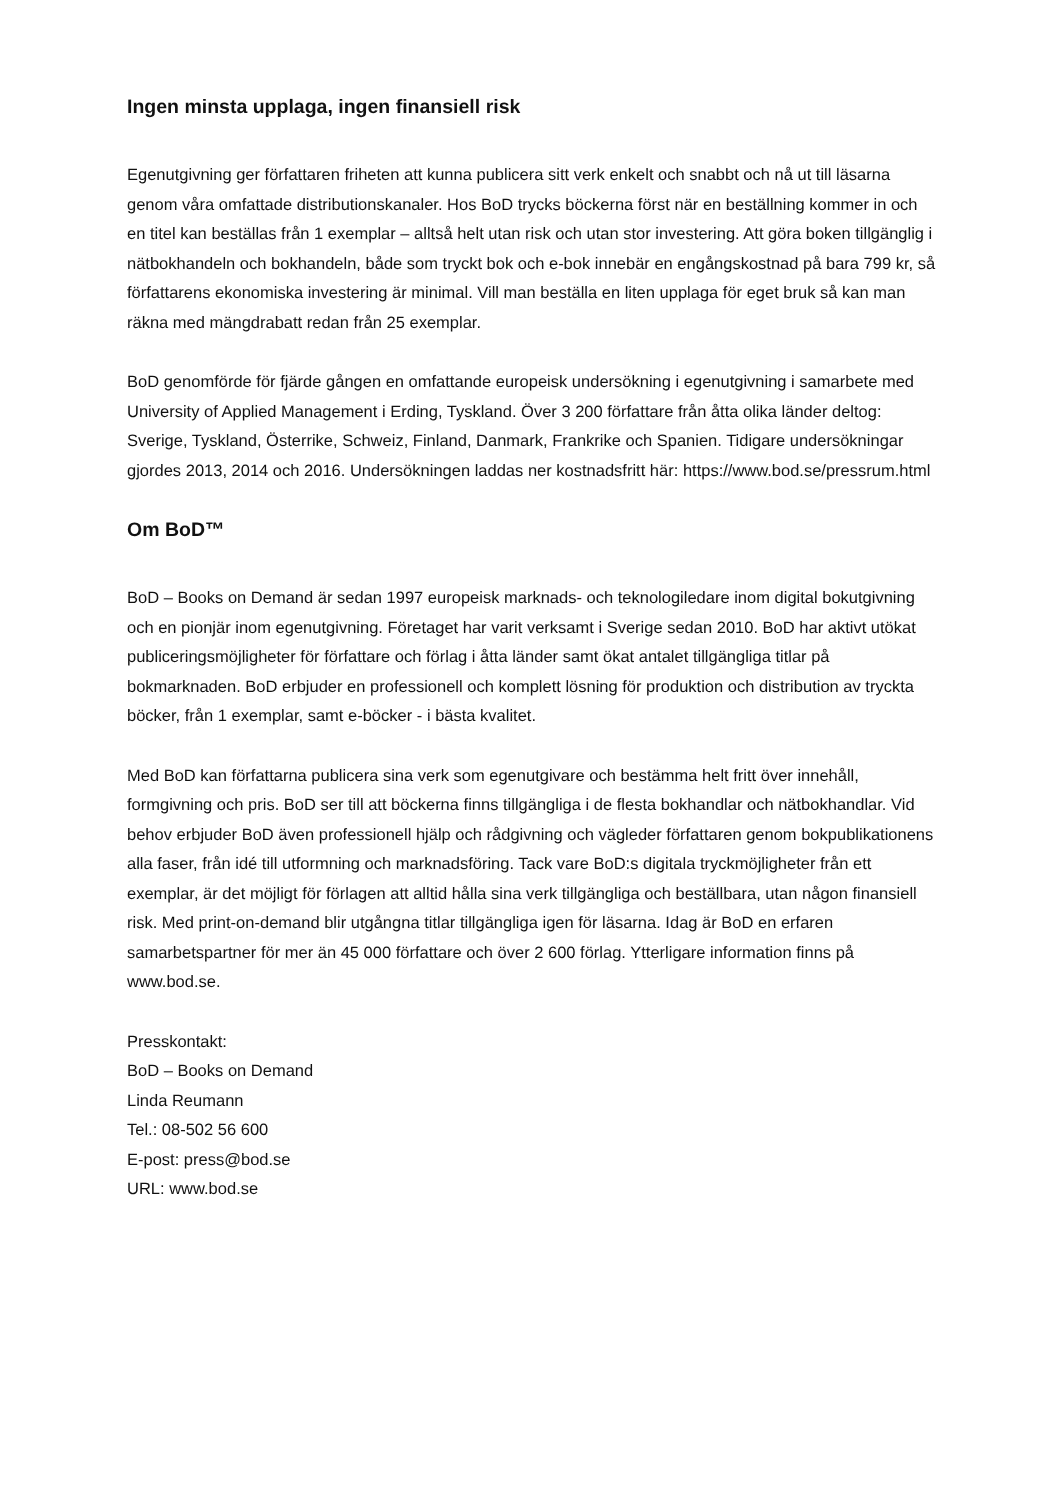Ingen minsta upplaga, ingen finansiell risk
Egenutgivning ger författaren friheten att kunna publicera sitt verk enkelt och snabbt och nå ut till läsarna genom våra omfattade distributionskanaler. Hos BoD trycks böckerna först när en beställning kommer in och en titel kan beställas från 1 exemplar – alltså helt utan risk och utan stor investering. Att göra boken tillgänglig i nätbokhandeln och bokhandeln, både som tryckt bok och e-bok innebär en engångskostnad på bara 799 kr, så författarens ekonomiska investering är minimal. Vill man beställa en liten upplaga för eget bruk så kan man räkna med mängdrabatt redan från 25 exemplar.
BoD genomförde för fjärde gången en omfattande europeisk undersökning i egenutgivning i samarbete med University of Applied Management i Erding, Tyskland. Över 3 200 författare från åtta olika länder deltog: Sverige, Tyskland, Österrike, Schweiz, Finland, Danmark, Frankrike och Spanien. Tidigare undersökningar gjordes 2013, 2014 och 2016. Undersökningen laddas ner kostnadsfritt här: https://www.bod.se/pressrum.html
Om BoD™
BoD – Books on Demand är sedan 1997 europeisk marknads- och teknologiledare inom digital bokutgivning och en pionjär inom egenutgivning. Företaget har varit verksamt i Sverige sedan 2010. BoD har aktivt utökat publiceringsmöjligheter för författare och förlag i åtta länder samt ökat antalet tillgängliga titlar på bokmarknaden. BoD erbjuder en professionell och komplett lösning för produktion och distribution av tryckta böcker, från 1 exemplar, samt e-böcker - i bästa kvalitet.
Med BoD kan författarna publicera sina verk som egenutgivare och bestämma helt fritt över innehåll, formgivning och pris. BoD ser till att böckerna finns tillgängliga i de flesta bokhandlar och nätbokhandlar. Vid behov erbjuder BoD även professionell hjälp och rådgivning och vägleder författaren genom bokpublikationens alla faser, från idé till utformning och marknadsföring. Tack vare BoD:s digitala tryckmöjligheter från ett exemplar, är det möjligt för förlagen att alltid hålla sina verk tillgängliga och beställbara, utan någon finansiell risk. Med print-on-demand blir utgångna titlar tillgängliga igen för läsarna. Idag är BoD en erfaren samarbetspartner för mer än 45 000 författare och över 2 600 förlag. Ytterligare information finns på www.bod.se.
Presskontakt:
BoD – Books on Demand
Linda Reumann
Tel.: 08-502 56 600
E-post: press@bod.se
URL: www.bod.se